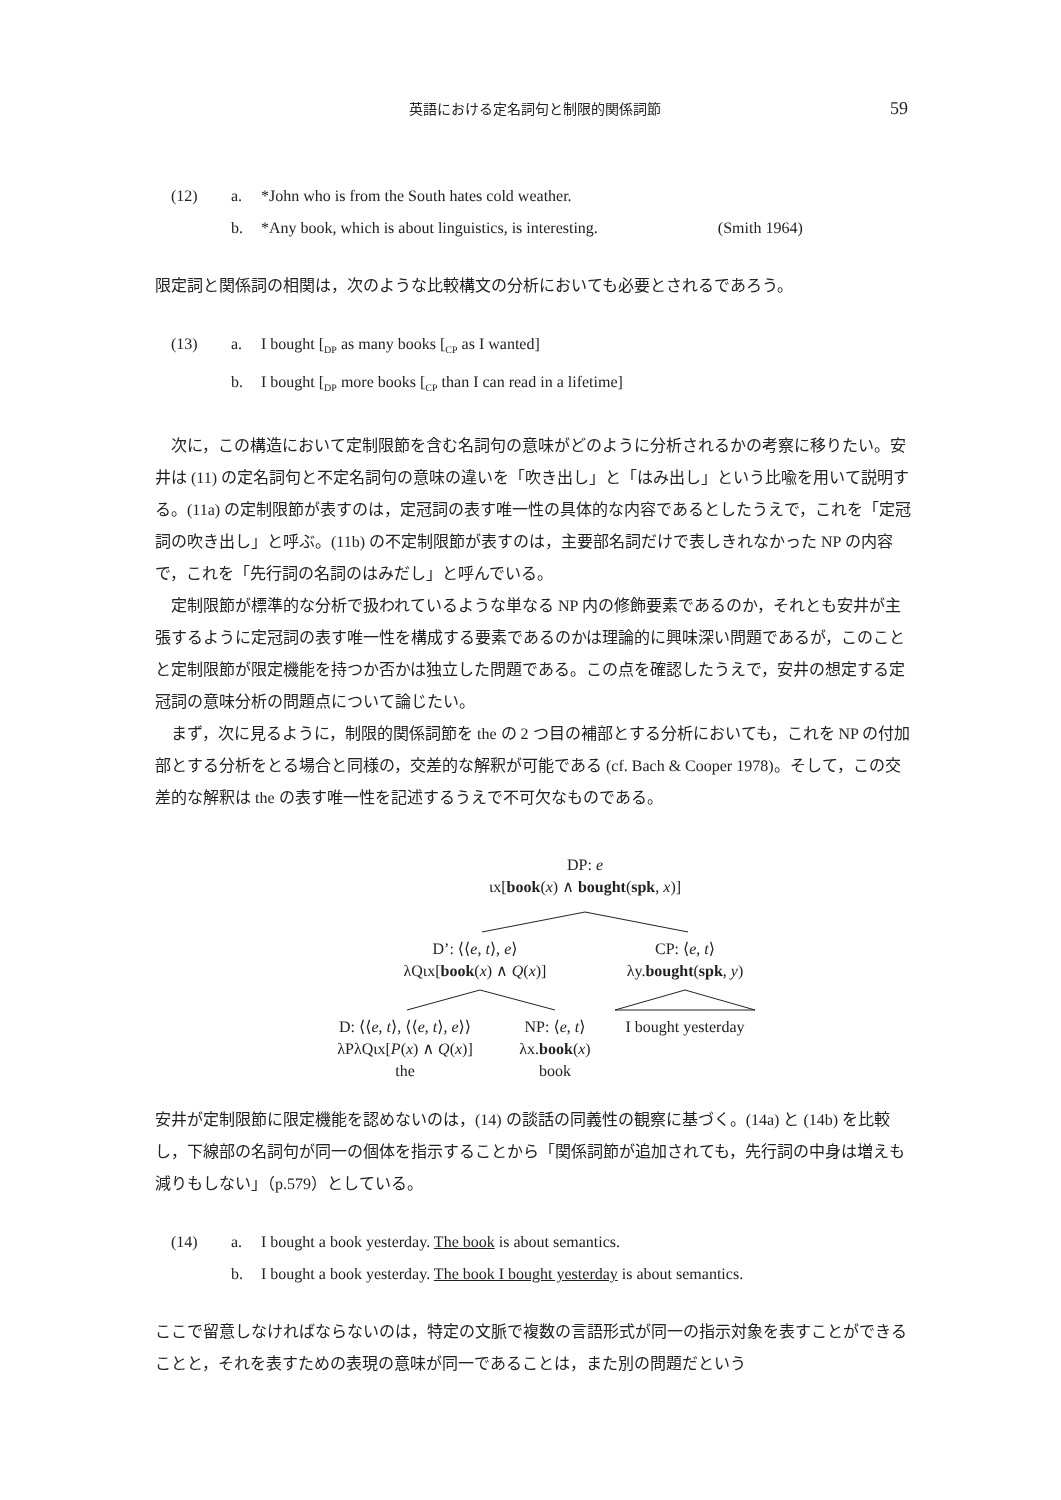英語における定名詞句と制限的関係詞節 59
(12) a. *John who is from the South hates cold weather.
b. *Any book, which is about linguistics, is interesting. (Smith 1964)
限定詞と関係詞の相関は，次のような比較構文の分析においても必要とされるであろう。
(13) a. I bought [<sub>DP</sub> as many books [<sub>CP</sub> as I wanted]
b. I bought [<sub>DP</sub> more books [<sub>CP</sub> than I can read in a lifetime]
次に，この構造において定制限節を含む名詞句の意味がどのように分析されるかの考察に移りたい。安井は (11) の定名詞句と不定名詞句の意味の違いを「吹き出し」と「はみ出し」という比喩を用いて説明する。(11a) の定制限節が表すのは，定冠詞の表す唯一性の具体的な内容であるとしたうえで，これを「定冠詞の吹き出し」と呼ぶ。(11b) の不定制限節が表すのは，主要部名詞だけで表しきれなかった NP の内容で，これを「先行詞の名詞のはみだし」と呼んでいる。
定制限節が標準的な分析で扱われているような単なる NP 内の修飾要素であるのか，それとも安井が主張するように定冠詞の表す唯一性を構成する要素であるのかは理論的に興味深い問題であるが，このことと定制限節が限定機能を持つか否かは独立した問題である。この点を確認したうえで，安井の想定する定冠詞の意味分析の問題点について論じたい。
まず，次に見るように，制限的関係詞節を the の 2 つ目の補部とする分析においても，これを NP の付加部とする分析をとる場合と同様の，交差的な解釈が可能である (cf. Bach & Cooper 1978)。そして，この交差的な解釈は the の表す唯一性を記述するうえで不可欠なものである。
DP: e
ιx[book(x) ∧ bought(spk, x)]
D’: ⟨⟨e, t⟩, e⟩
λQιx[book(x) ∧ Q(x)]
CP: ⟨e, t⟩
λy.bought(spk, y)
D: ⟨⟨e, t⟩, ⟨⟨e, t⟩, e⟩⟩
λPλQιx[P(x) ∧ Q(x)]
the
NP: ⟨e, t⟩
λx.book(x)
book
I bought yesterday
安井が定制限節に限定機能を認めないのは，(14) の談話の同義性の観察に基づく。(14a) と (14b) を比較し，下線部の名詞句が同一の個体を指示することから「関係詞節が追加されても，先行詞の中身は増えも減りもしない」（p.579）としている。
(14) a. I bought a book yesterday. The book is about semantics.
b. I bought a book yesterday. The book I bought yesterday is about semantics.
ここで留意しなければならないのは，特定の文脈で複数の言語形式が同一の指示対象を表すことができることと，それを表すための表現の意味が同一であることは，また別の問題だという